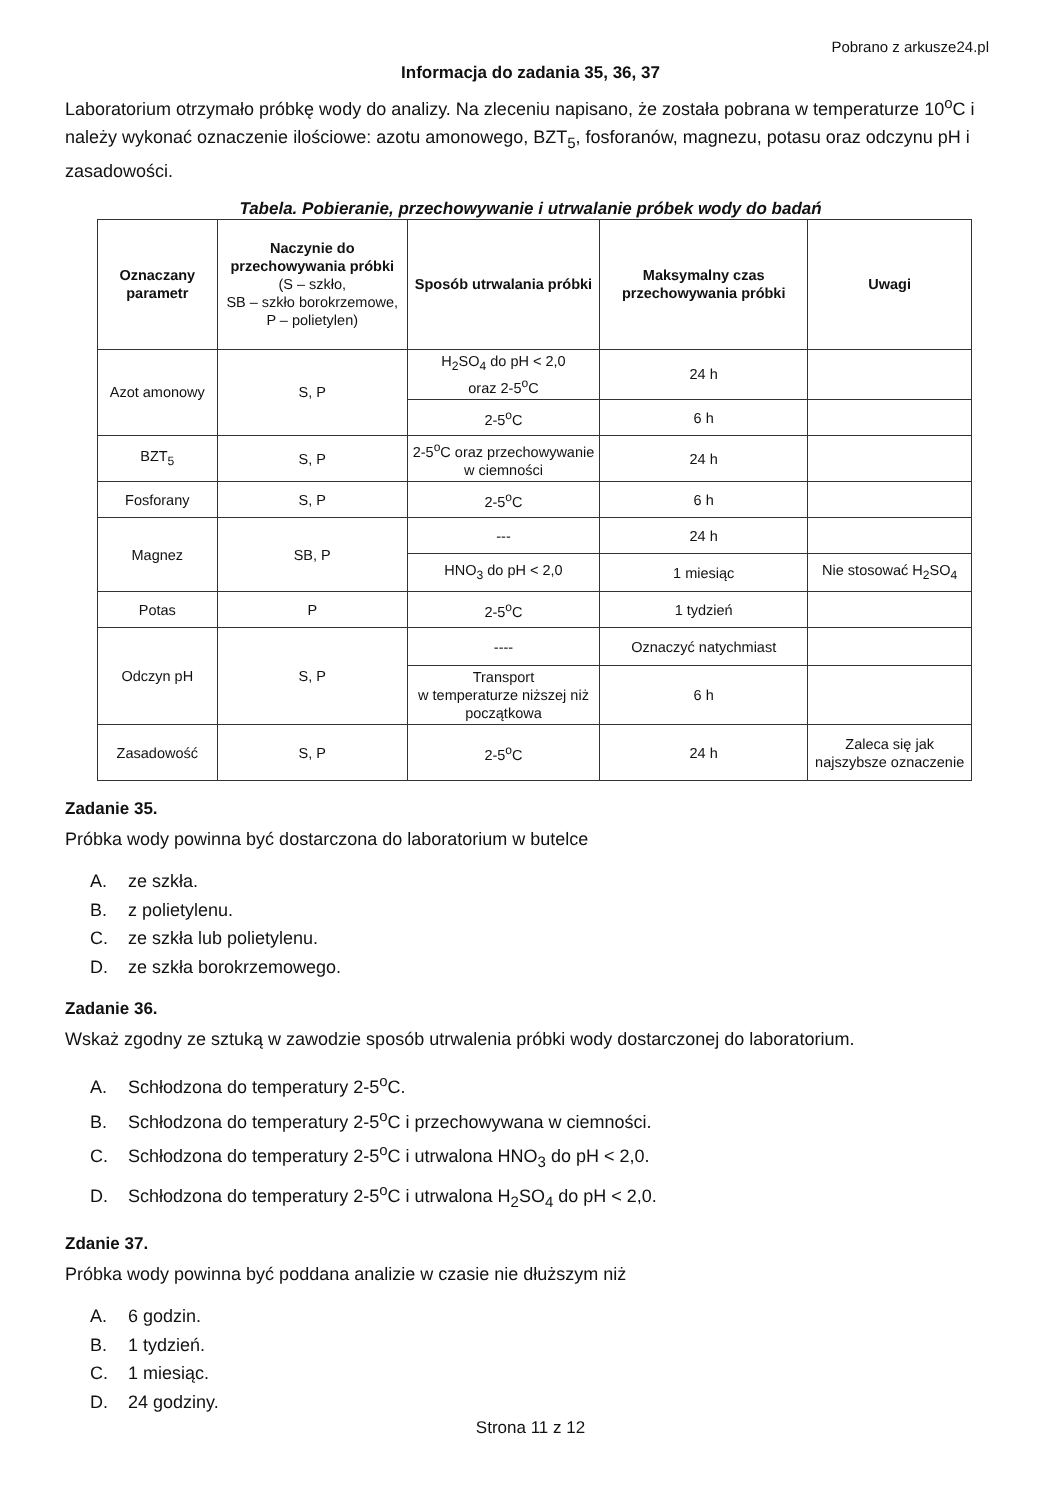Pobrano z arkusze24.pl
Informacja do zadania 35, 36, 37
Laboratorium otrzymało próbkę wody do analizy. Na zleceniu napisano, że została pobrana w temperaturze 10<sup>o</sup>C i należy wykonać oznaczenie ilościowe: azotu amonowego, BZT<sub>5</sub>, fosforanów, magnezu, potasu oraz odczynu pH i zasadowości.
Tabela. Pobieranie, przechowywanie i utrwalanie próbek wody do badań
| Oznaczany parametr | Naczynie do przechowywania próbki (S – szkło, SB – szkło borokrzemowe, P – polietylen) | Sposób utrwalania próbki | Maksymalny czas przechowywania próbki | Uwagi |
| --- | --- | --- | --- | --- |
| Azot amonowy | S, P | H<sub>2</sub>SO<sub>4</sub> do pH < 2,0 oraz 2-5<sup>o</sup>C | 24 h | |
| | | 2-5<sup>o</sup>C | 6 h | |
| BZT<sub>5</sub> | S, P | 2-5<sup>o</sup>C oraz przechowywanie w ciemności | 24 h | |
| Fosforany | S, P | 2-5<sup>o</sup>C | 6 h | |
| Magnez | SB, P | --- | 24 h | |
| | | HNO<sub>3</sub> do pH < 2,0 | 1 miesiąc | Nie stosować H<sub>2</sub>SO<sub>4</sub> |
| Potas | P | 2-5<sup>o</sup>C | 1 tydzień | |
| Odczyn pH | S, P | ---- | Oznaczyć natychmiast | |
| | | Transport w temperaturze niższej niż początkowa | 6 h | |
| Zasadowość | S, P | 2-5<sup>o</sup>C | 24 h | Zaleca się jak najszybsze oznaczenie |
Zadanie 35.
Próbka wody powinna być dostarczona do laboratorium w butelce
A. ze szkła.
B. z polietylenu.
C. ze szkła lub polietylenu.
D. ze szkła borokrzemowego.
Zadanie 36.
Wskaż zgodny ze sztuką w zawodzie sposób utrwalenia próbki wody dostarczonej do laboratorium.
A. Schłodzona do temperatury 2-5<sup>o</sup>C.
B. Schłodzona do temperatury 2-5<sup>o</sup>C i przechowywana w ciemności.
C. Schłodzona do temperatury 2-5<sup>o</sup>C i utrwalona HNO<sub>3</sub> do pH < 2,0.
D. Schłodzona do temperatury 2-5<sup>o</sup>C i utrwalona H<sub>2</sub>SO<sub>4</sub> do pH < 2,0.
Zdanie 37.
Próbka wody powinna być poddana analizie w czasie nie dłuższym niż
A. 6 godzin.
B. 1 tydzień.
C. 1 miesiąc.
D. 24 godziny.
Strona 11 z 12